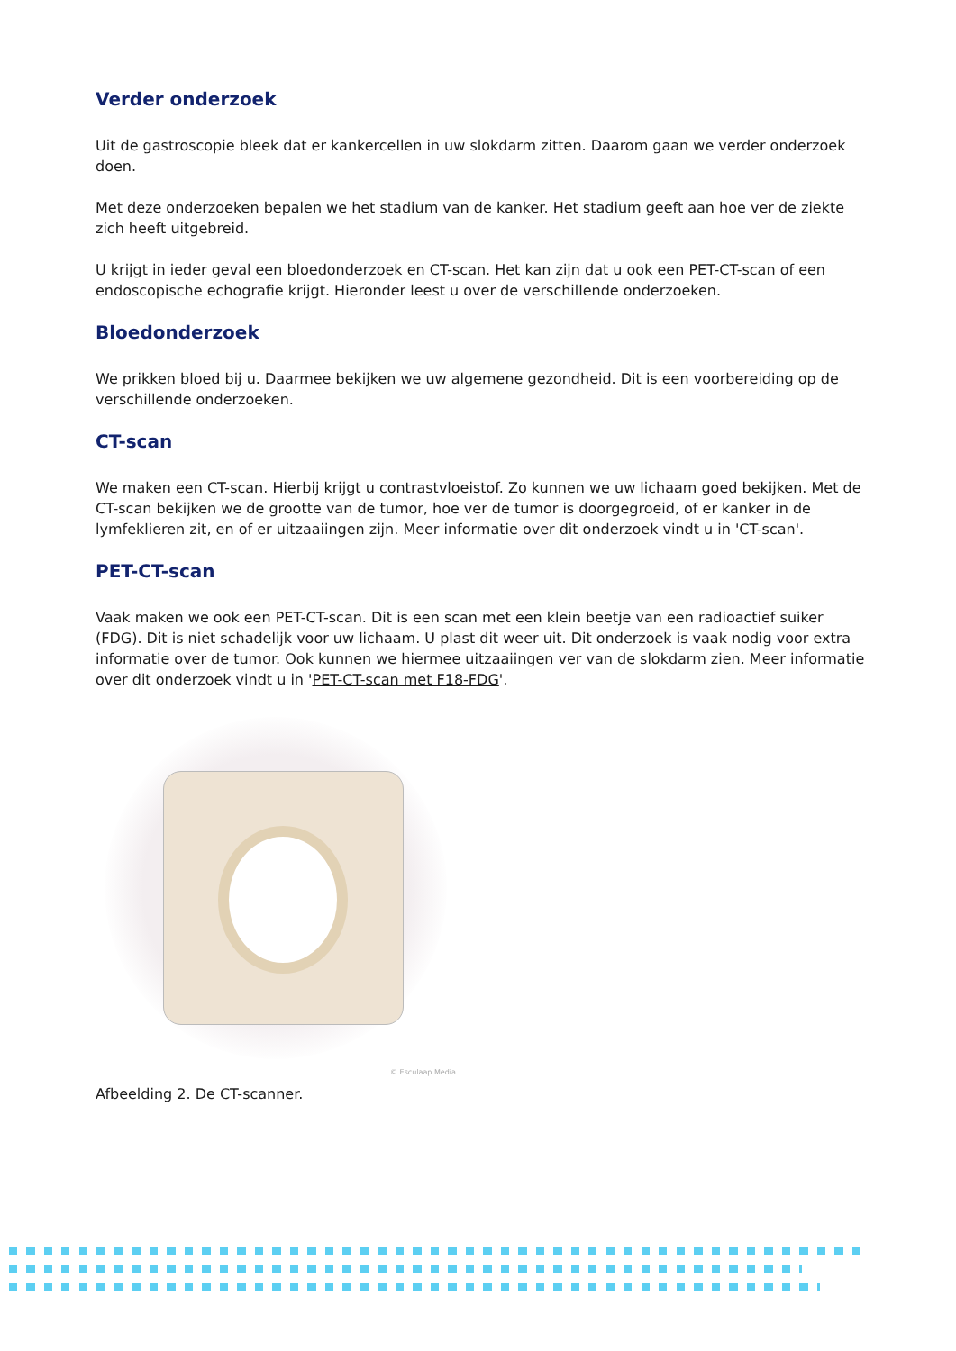Verder onderzoek
Uit de gastroscopie bleek dat er kankercellen in uw slokdarm zitten. Daarom gaan we verder onderzoek doen.
Met deze onderzoeken bepalen we het stadium van de kanker. Het stadium geeft aan hoe ver de ziekte zich heeft uitgebreid.
U krijgt in ieder geval een bloedonderzoek en CT-scan. Het kan zijn dat u ook een PET-CT-scan of een endoscopische echografie krijgt. Hieronder leest u over de verschillende onderzoeken.
Bloedonderzoek
We prikken bloed bij u. Daarmee bekijken we uw algemene gezondheid. Dit is een voorbereiding op de verschillende onderzoeken.
CT-scan
We maken een CT-scan. Hierbij krijgt u contrastvloeistof. Zo kunnen we uw lichaam goed bekijken. Met de CT-scan bekijken we de grootte van de tumor, hoe ver de tumor is doorgegroeid, of er kanker in de lymfeklieren zit, en of er uitzaaiingen zijn. Meer informatie over dit onderzoek vindt u in 'CT-scan'.
PET-CT-scan
Vaak maken we ook een PET-CT-scan. Dit is een scan met een klein beetje van een radioactief suiker (FDG). Dit is niet schadelijk voor uw lichaam. U plast dit weer uit. Dit onderzoek is vaak nodig voor extra informatie over de tumor. Ook kunnen we hiermee uitzaaiingen ver van de slokdarm zien. Meer informatie over dit onderzoek vindt u in 'PET-CT-scan met F18-FDG'.
© Esculaap Media
Afbeelding 2. De CT-scanner.